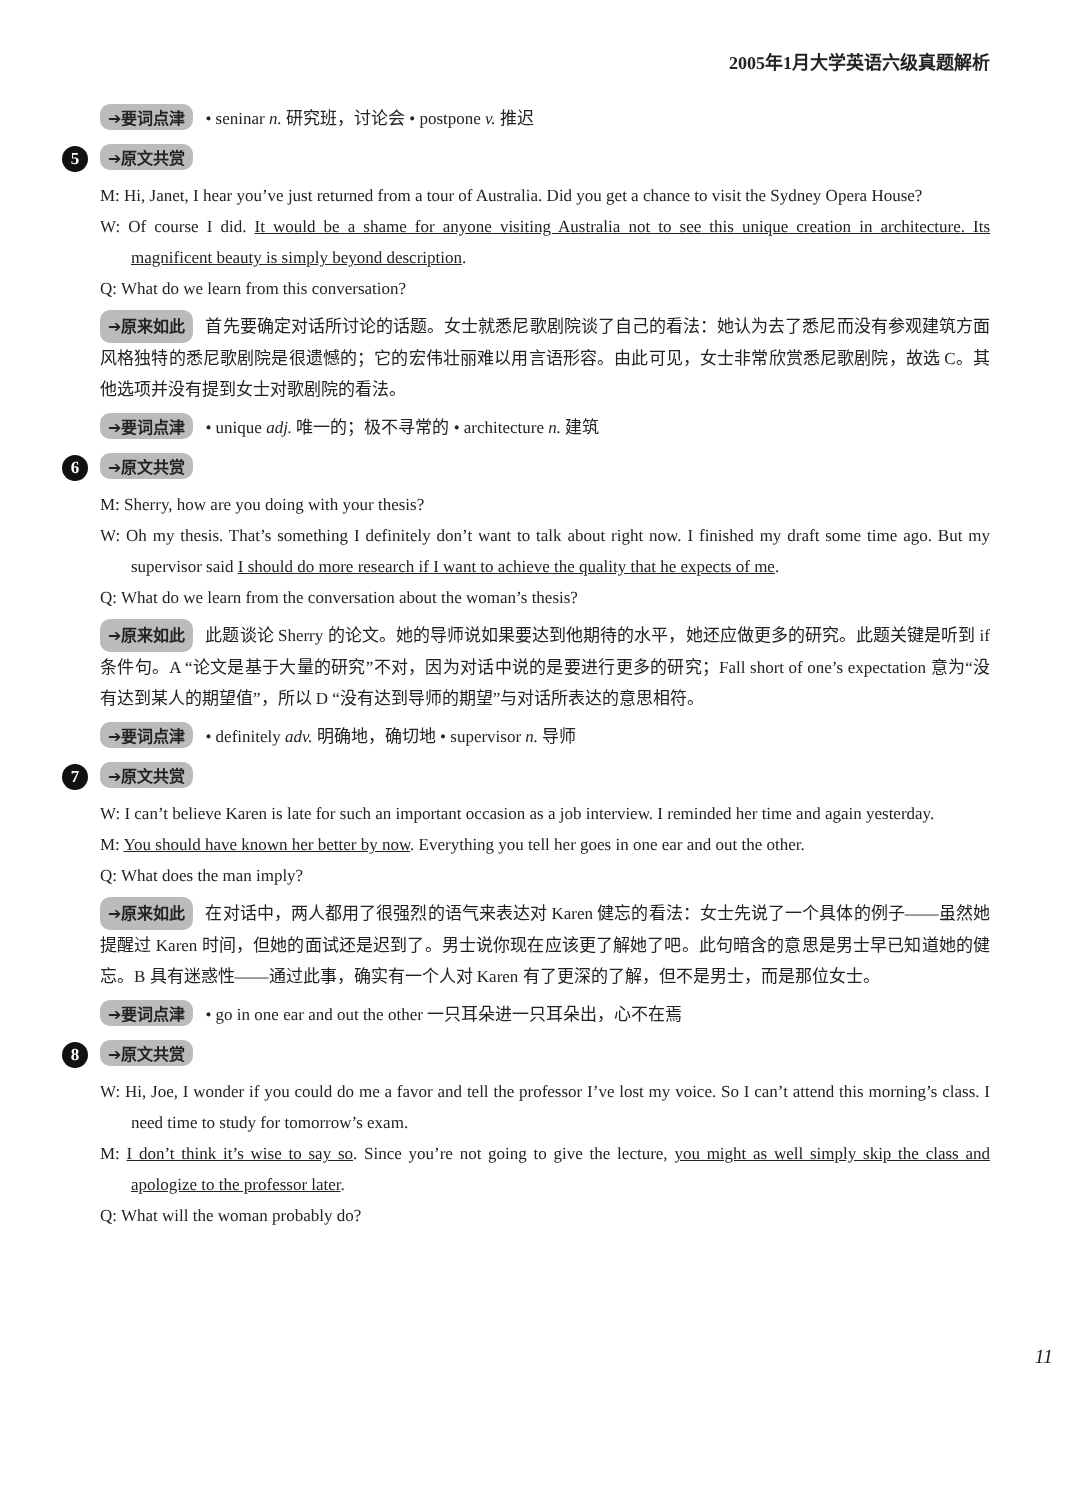2005年1月大学英语六级真题解析
➔要词点津 • seninar n. 研究班，讨论会 • postpone v. 推迟
5 ➔原文共赏
M: Hi, Janet, I hear you’ve just returned from a tour of Australia. Did you get a chance to visit the Sydney Opera House?
W: Of course I did. It would be a shame for anyone visiting Australia not to see this unique creation in architecture. Its magnificent beauty is simply beyond description.
Q: What do we learn from this conversation?
➔原来如此 首先要确定对话所讨论的话题。女士就悉尼歌剧院谈了自己的看法：她认为去了悉尼而没有参观建筑方面风格独特的悉尼歌剧院是很遗憾的；它的宏伟壮丽难以用言语形容。由此可见，女士非常欣赏悉尼歌剧院，故选 C。其他选项并没有提到女士对歌剧院的看法。
➔要词点津 • unique adj. 唯一的；极不寻常的 • architecture n. 建筑
6 ➔原文共赏
M: Sherry, how are you doing with your thesis?
W: Oh my thesis. That’s something I definitely don’t want to talk about right now. I finished my draft some time ago. But my supervisor said I should do more research if I want to achieve the quality that he expects of me.
Q: What do we learn from the conversation about the woman’s thesis?
➔原来如此 此题谈论 Sherry 的论文。她的导师说如果要达到他期待的水平，她还应做更多的研究。此题关键是听到 if 条件句。A “论文是基于大量的研究”不对，因为对话中说的是要进行更多的研究；Fall short of one’s expectation 意为“没有达到某人的期望值”，所以 D “没有达到导师的期望”与对话所表达的意思相符。
➔要词点津 • definitely adv. 明确地，确切地 • supervisor n. 导师
7 ➔原文共赏
W: I can’t believe Karen is late for such an important occasion as a job interview. I reminded her time and again yesterday.
M: You should have known her better by now. Everything you tell her goes in one ear and out the other.
Q: What does the man imply?
➔原来如此 在对话中，两人都用了很强烈的语气来表达对 Karen 健忘的看法：女士先说了一个具体的例子——虽然她提醒过 Karen 时间，但她的面试还是迟到了。男士说你现在应该更了解她了吧。此句暗含的意思是男士早已知道她的健忘。B 具有迷惑性——通过此事，确实有一个人对 Karen 有了更深的了解，但不是男士，而是那位女士。
➔要词点津 • go in one ear and out the other 一只耳朵进一只耳朵出，心不在焉
8 ➔原文共赏
W: Hi, Joe, I wonder if you could do me a favor and tell the professor I’ve lost my voice. So I can’t attend this morning’s class. I need time to study for tomorrow’s exam.
M: I don’t think it’s wise to say so. Since you’re not going to give the lecture, you might as well simply skip the class and apologize to the professor later.
Q: What will the woman probably do?
11